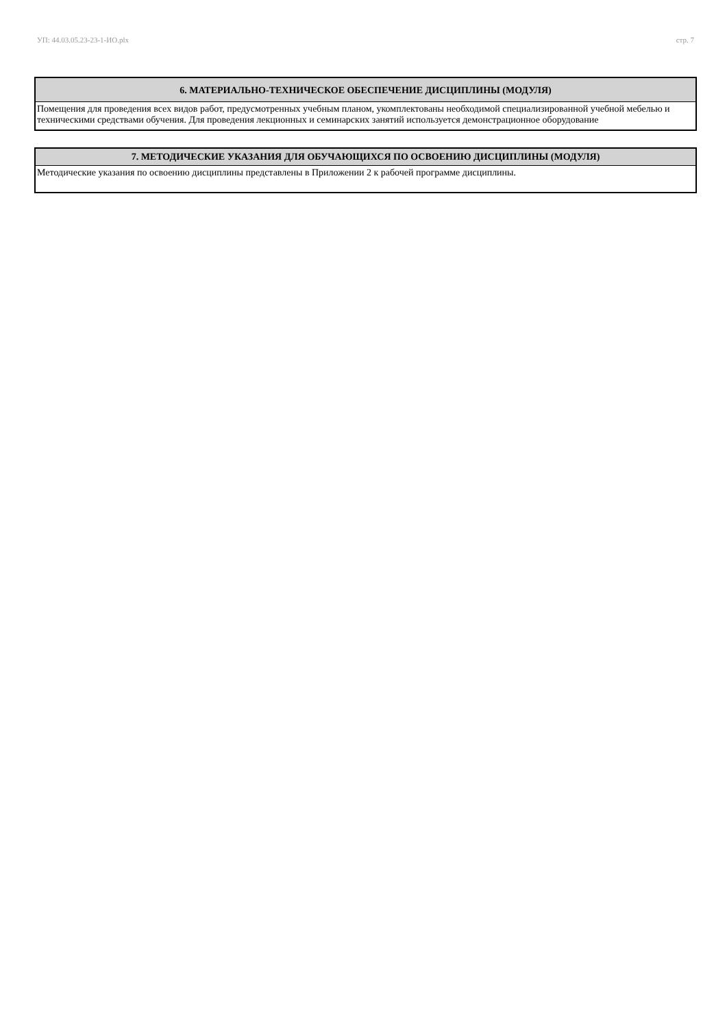УП: 44.03.05.23-23-1-ИО.plx стр. 7
| 6. МАТЕРИАЛЬНО-ТЕХНИЧЕСКОЕ ОБЕСПЕЧЕНИЕ ДИСЦИПЛИНЫ (МОДУЛЯ) |
| --- |
| Помещения для проведения всех видов работ, предусмотренных учебным планом, укомплектованы необходимой специализированной учебной мебелью и техническими средствами обучения. Для проведения лекционных и семинарских занятий используется демонстрационное оборудование |
| 7. МЕТОДИЧЕСКИЕ УКАЗАНИЯ ДЛЯ ОБУЧАЮЩИХСЯ ПО ОСВОЕНИЮ ДИСЦИПЛИНЫ (МОДУЛЯ) |
| --- |
| Методические указания по освоению дисциплины представлены в Приложении 2 к рабочей программе дисциплины. |